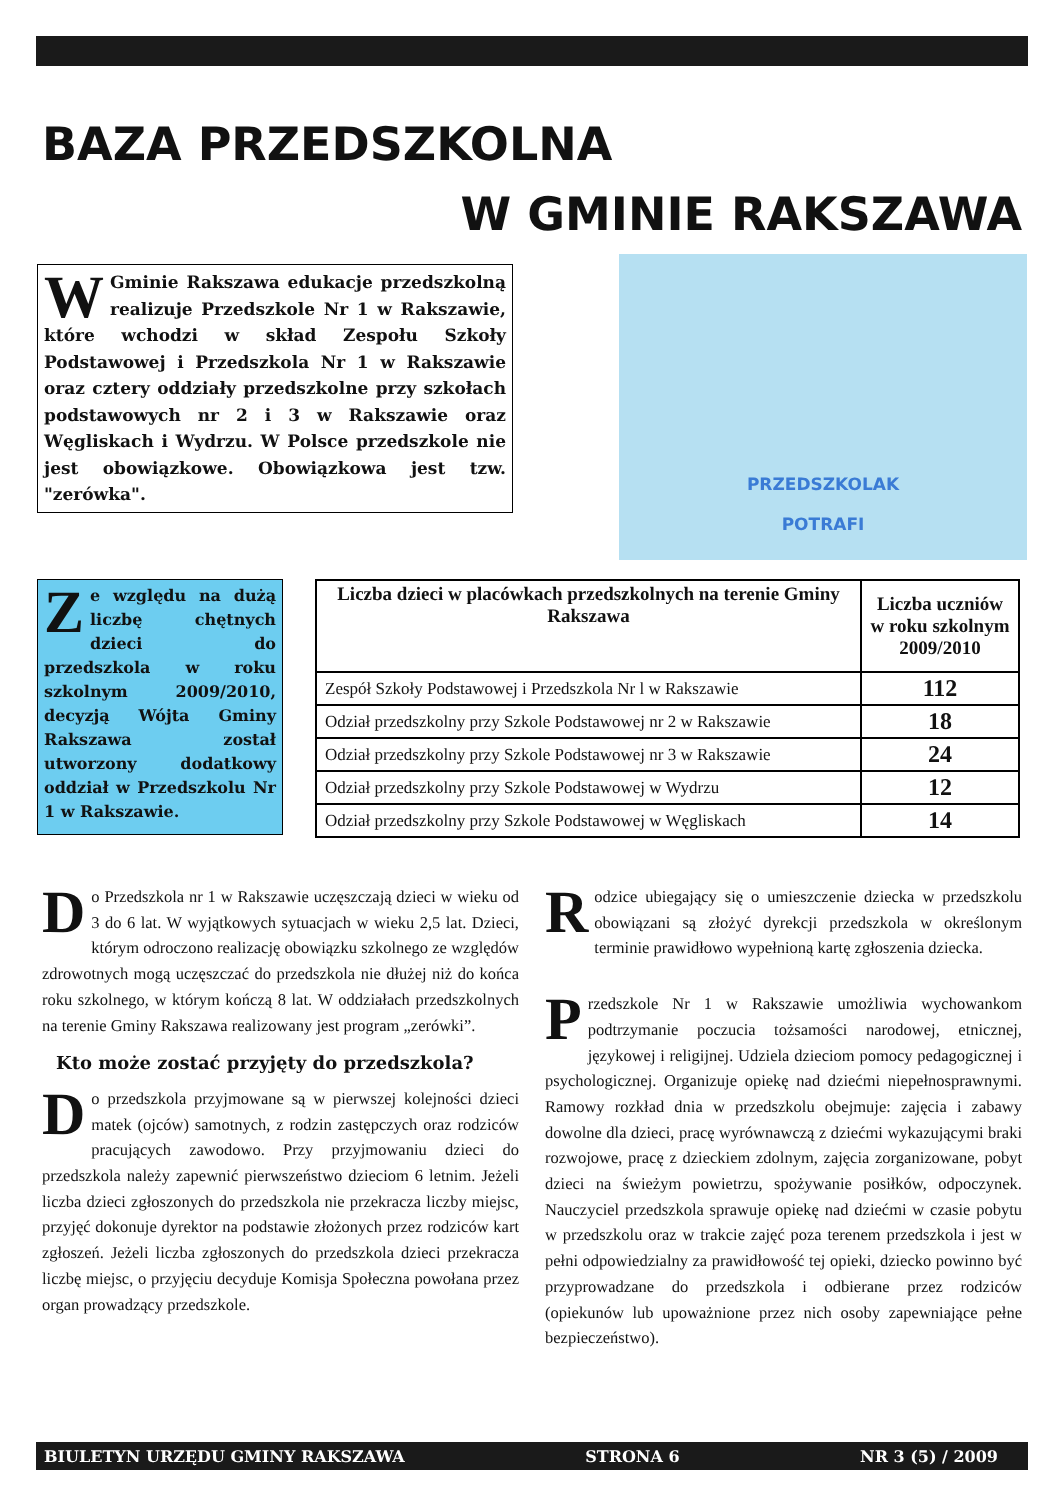BAZA PRZEDSZKOLNA
W GMINIE RAKSZAWA
W Gminie Rakszawa edukacje przedszkolną realizuje Przedszkole Nr 1 w Rakszawie, które wchodzi w skład Zespołu Szkoły Podstawowej i Przedszkola Nr 1 w Rakszawie oraz cztery oddziały przedszkolne przy szkołach podstawowych nr 2 i 3 w Rakszawie oraz Węgliskach i Wydrzu. W Polsce przedszkole nie jest obowiązkowe. Obowiązkowa jest tzw. "zerówka".
PRZEDSZKOLAK
POTRAFI
Ze względu na dużą liczbę chętnych dzieci do przedszkola w roku szkolnym 2009/2010, decyzją Wójta Gminy Rakszawa został utworzony dodatkowy oddział w Przedszkolu Nr 1 w Rakszawie.
| Liczba dzieci w placówkach przedszkolnych na terenie Gminy Rakszawa | Liczba uczniów w roku szkolnym 2009/2010 |
| --- | --- |
| Zespół Szkoły Podstawowej i Przedszkola Nr l w Rakszawie | 112 |
| Odział przedszkolny przy Szkole Podstawowej nr 2 w Rakszawie | 18 |
| Odział przedszkolny przy Szkole Podstawowej nr 3 w Rakszawie | 24 |
| Odział przedszkolny przy Szkole Podstawowej w Wydrzu | 12 |
| Odział przedszkolny przy Szkole Podstawowej w Węgliskach | 14 |
Do Przedszkola nr 1 w Rakszawie uczęszczają dzieci w wieku od 3 do 6 lat. W wyjątkowych sytuacjach w wieku 2,5 lat. Dzieci, którym odroczono realizację obowiązku szkolnego ze względów zdrowotnych mogą uczęszczać do przedszkola nie dłużej niż do końca roku szkolnego, w którym kończą 8 lat. W oddziałach przedszkolnych na terenie Gminy Rakszawa realizowany jest program „zerówki”.
Kto może zostać przyjęty do przedszkola?
Do przedszkola przyjmowane są w pierwszej kolejności dzieci matek (ojców) samotnych, z rodzin zastępczych oraz rodziców pracujących zawodowo. Przy przyjmowaniu dzieci do przedszkola należy zapewnić pierwszeństwo dzieciom 6 letnim. Jeżeli liczba dzieci zgłoszonych do przedszkola nie przekracza liczby miejsc, przyjęć dokonuje dyrektor na podstawie złożonych przez rodziców kart zgłoszeń. Jeżeli liczba zgłoszonych do przedszkola dzieci przekracza liczbę miejsc, o przyjęciu decyduje Komisja Społeczna powołana przez organ prowadzący przedszkole.
Rodzice ubiegający się o umieszczenie dziecka w przedszkolu obowiązani są złożyć dyrekcji przedszkola w określonym terminie prawidłowo wypełnioną kartę zgłoszenia dziecka.
Przedszkole Nr 1 w Rakszawie umożliwia wychowankom podtrzymanie poczucia tożsamości narodowej, etnicznej, językowej i religijnej. Udziela dzieciom pomocy pedagogicznej i psychologicznej. Organizuje opiekę nad dziećmi niepełnosprawnymi. Ramowy rozkład dnia w przedszkolu obejmuje: zajęcia i zabawy dowolne dla dzieci, pracę wyrównawczą z dziećmi wykazującymi braki rozwojowe, pracę z dzieckiem zdolnym, zajęcia zorganizowane, pobyt dzieci na świeżym powietrzu, spożywanie posiłków, odpoczynek. Nauczyciel przedszkola sprawuje opiekę nad dziećmi w czasie pobytu w przedszkolu oraz w trakcie zajęć poza terenem przedszkola i jest w pełni odpowiedzialny za prawidłowość tej opieki, dziecko powinno być przyprowadzane do przedszkola i odbierane przez rodziców (opiekunów lub upoważnione przez nich osoby zapewniające pełne bezpieczeństwo).
BIULETYN URZĘDU GMINY RAKSZAWA STRONA 6 NR 3 (5) / 2009